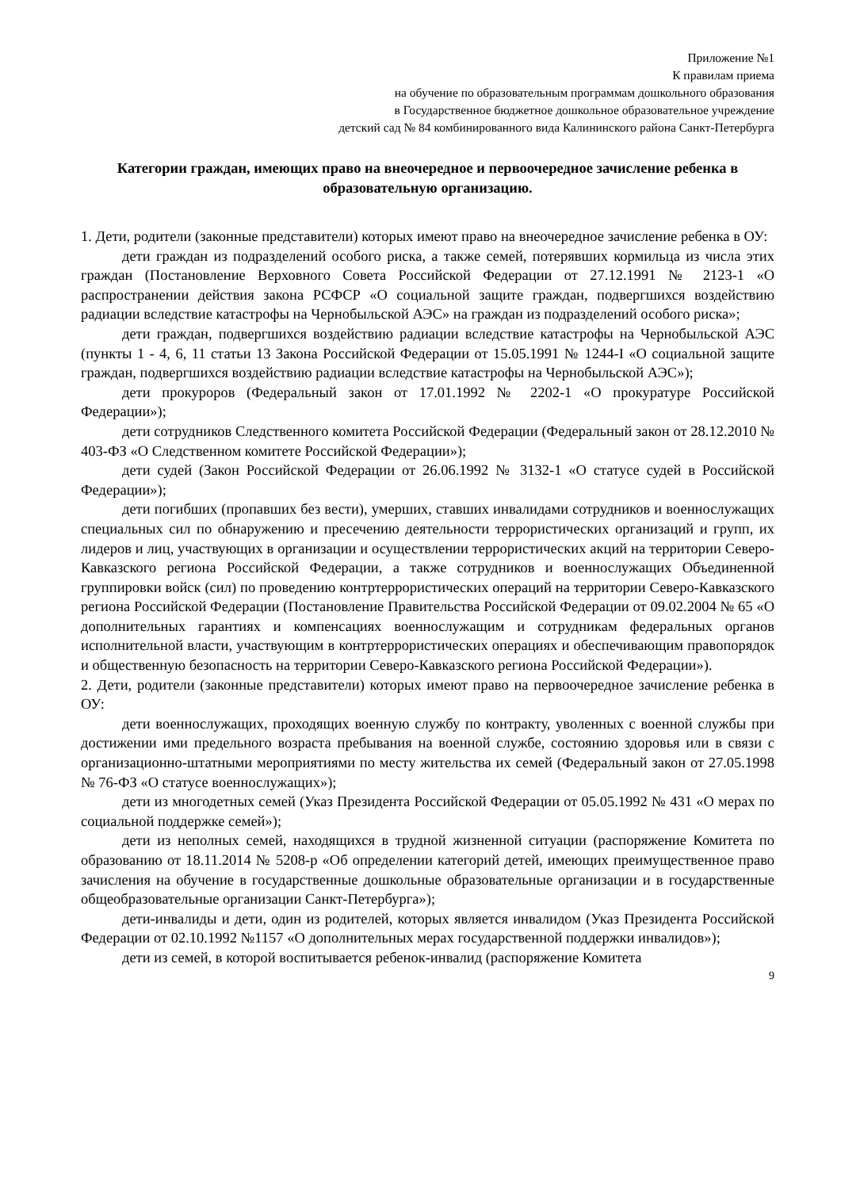Приложение №1
К правилам приема
на обучение по образовательным программам дошкольного образования
в Государственное бюджетное дошкольное образовательное учреждение
детский сад № 84 комбинированного вида Калининского района Санкт-Петербурга
Категории граждан, имеющих право на внеочередное и первоочередное зачисление ребенка в образовательную организацию.
1. Дети, родители (законные представители) которых имеют право на внеочередное зачисление ребенка в ОУ:
дети граждан из подразделений особого риска, а также семей, потерявших кормильца из числа этих граждан (Постановление Верховного Совета Российской Федерации от 27.12.1991 № 2123-1 «О распространении действия закона РСФСР «О социальной защите граждан, подвергшихся воздействию радиации вследствие катастрофы на Чернобыльской АЭС» на граждан из подразделений особого риска»;
дети граждан, подвергшихся воздействию радиации вследствие катастрофы на Чернобыльской АЭС (пункты 1 - 4, 6, 11 статьи 13 Закона Российской Федерации от 15.05.1991 № 1244-I «О социальной защите граждан, подвергшихся воздействию радиации вследствие катастрофы на Чернобыльской АЭС»);
дети прокуроров (Федеральный закон от 17.01.1992 № 2202-1 «О прокуратуре Российской Федерации»);
дети сотрудников Следственного комитета Российской Федерации (Федеральный закон от 28.12.2010 № 403-ФЗ «О Следственном комитете Российской Федерации»);
дети судей (Закон Российской Федерации от 26.06.1992 № 3132-1 «О статусе судей в Российской Федерации»);
дети погибших (пропавших без вести), умерших, ставших инвалидами сотрудников и военнослужащих специальных сил по обнаружению и пресечению деятельности террористических организаций и групп, их лидеров и лиц, участвующих в организации и осуществлении террористических акций на территории Северо-Кавказского региона Российской Федерации, а также сотрудников и военнослужащих Объединенной группировки войск (сил) по проведению контртеррористических операций на территории Северо-Кавказского региона Российской Федерации (Постановление Правительства Российской Федерации от 09.02.2004 № 65 «О дополнительных гарантиях и компенсациях военнослужащим и сотрудникам федеральных органов исполнительной власти, участвующим в контртеррористических операциях и обеспечивающим правопорядок и общественную безопасность на территории Северо-Кавказского региона Российской Федерации»).
2. Дети, родители (законные представители) которых имеют право на первоочередное зачисление ребенка в ОУ:
дети военнослужащих, проходящих военную службу по контракту, уволенных с военной службы при достижении ими предельного возраста пребывания на военной службе, состоянию здоровья или в связи с организационно-штатными мероприятиями по месту жительства их семей (Федеральный закон от 27.05.1998 № 76-ФЗ «О статусе военнослужащих»);
дети из многодетных семей (Указ Президента Российской Федерации от 05.05.1992 № 431 «О мерах по социальной поддержке семей»);
дети из неполных семей, находящихся в трудной жизненной ситуации (распоряжение Комитета по образованию от 18.11.2014 № 5208-р «Об определении категорий детей, имеющих преимущественное право зачисления на обучение в государственные дошкольные образовательные организации и в государственные общеобразовательные организации Санкт-Петербурга»);
дети-инвалиды и дети, один из родителей, которых является инвалидом (Указ Президента Российской Федерации от 02.10.1992 №1157 «О дополнительных мерах государственной поддержки инвалидов»);
дети из семей, в которой воспитывается ребенок-инвалид (распоряжение Комитета
9